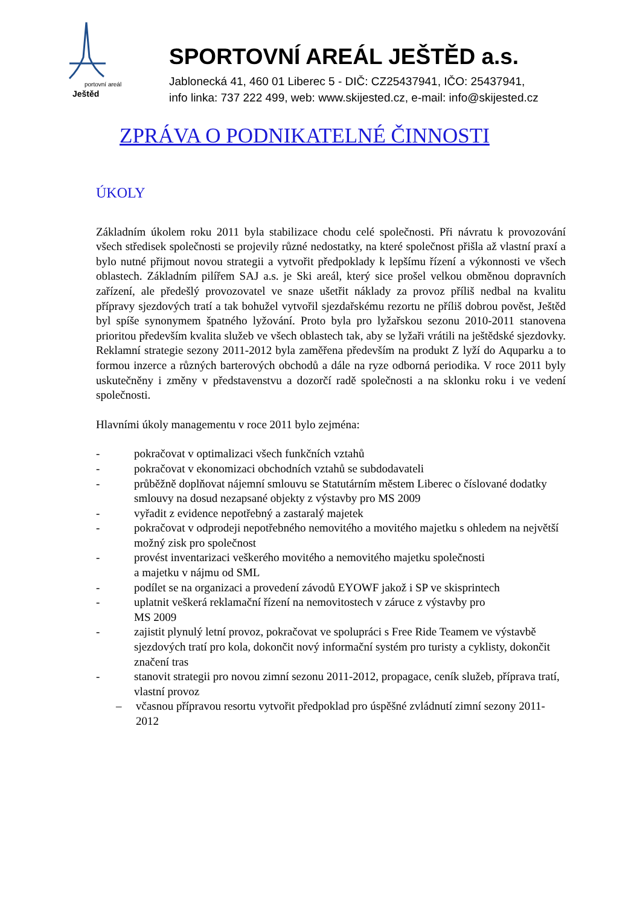Ještěd
portovní areál
SPORTOVNÍ AREÁL JEŠTĚD a.s.
Jablonecká 41, 460 01 Liberec 5 - DIČ: CZ25437941, IČO: 25437941,
info linka: 737 222 499, web: www.skijested.cz, e-mail: info@skijested.cz
ZPRÁVA O PODNIKATELNÉ ČINNOSTI
ÚKOLY
Základním úkolem roku 2011 byla stabilizace chodu celé společnosti. Při návratu k provozování všech středisek společnosti se projevily různé nedostatky, na které společnost přišla až vlastní praxí a bylo nutné přijmout novou strategii a vytvořit předpoklady k lepšímu řízení a výkonnosti ve všech oblastech. Základním pilířem SAJ a.s. je Ski areál, který sice prošel velkou obměnou dopravních zařízení, ale předešlý provozovatel ve snaze ušetřit náklady za provoz příliš nedbal na kvalitu přípravy sjezdových tratí a tak bohužel vytvořil sjezdařskému rezortu ne příliš dobrou pověst, Ještěd byl spíše synonymem špatného lyžování. Proto byla pro lyžařskou sezonu 2010-2011 stanovena prioritou především kvalita služeb ve všech oblastech tak, aby se lyžaři vrátili na ještědské sjezdovky. Reklamní strategie sezony 2011-2012 byla zaměřena především na produkt Z lyží do Aquparku a to formou inzerce a různých barterových obchodů a dále na ryze odborná periodika. V roce 2011 byly uskutečněny i změny v představenstvu a dozorčí radě společnosti a na sklonku roku i ve vedení společnosti.
Hlavními úkoly managementu v roce 2011 bylo zejména:
- pokračovat v optimalizaci všech funkčních vztahů
- pokračovat v ekonomizaci obchodních vztahů se subdodavateli
- průběžně doplňovat nájemní smlouvu se Statutárním městem Liberec o číslované dodatky smlouvy na dosud nezapsané objekty z výstavby pro MS 2009
- vyřadit z evidence nepotřebný a zastaralý majetek
- pokračovat v odprodeji nepotřebného nemovitého a movitého majetku s ohledem na největší možný zisk pro společnost
- provést inventarizaci veškerého movitého a nemovitého majetku společnosti
a majetku v nájmu od SML
- podílet se na organizaci a provedení závodů EYOWF jakož i SP ve skisprintech
- uplatnit veškerá reklamační řízení na nemovitostech v záruce z výstavby pro
MS 2009
- zajistit plynulý letní provoz, pokračovat ve spolupráci s Free Ride Teamem ve výstavbě sjezdových tratí pro kola, dokončit nový informační systém pro turisty a cyklisty, dokončit značení tras
- stanovit strategii pro novou zimní sezonu 2011-2012, propagace, ceník služeb, příprava tratí, vlastní provoz
– včasnou přípravou resortu vytvořit předpoklad pro úspěšné zvládnutí zimní sezony 2011-2012